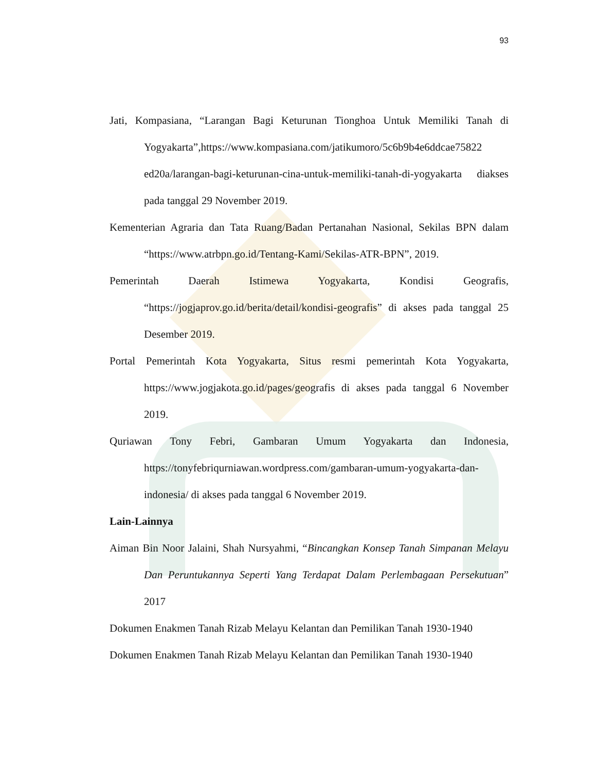93
Jati, Kompasiana, “Larangan Bagi Keturunan Tionghoa Untuk Memiliki Tanah di Yogyakarta”,https://www.kompasiana.com/jatikumoro/5c6b9b4e6ddcae75822 ed20a/larangan-bagi-keturunan-cina-untuk-memiliki-tanah-di-yogyakarta diakses pada tanggal 29 November 2019.
Kementerian Agraria dan Tata Ruang/Badan Pertanahan Nasional, Sekilas BPN dalam “https://www.atrbpn.go.id/Tentang-Kami/Sekilas-ATR-BPN”, 2019.
Pemerintah Daerah Istimewa Yogyakarta, Kondisi Geografis, “https://jogjaprov.go.id/berita/detail/kondisi-geografis” di akses pada tanggal 25 Desember 2019.
Portal Pemerintah Kota Yogyakarta, Situs resmi pemerintah Kota Yogyakarta, https://www.jogjakota.go.id/pages/geografis di akses pada tanggal 6 November 2019.
Quriawan Tony Febri, Gambaran Umum Yogyakarta dan Indonesia, https://tonyfebriqurniawan.wordpress.com/gambaran-umum-yogyakarta-dan-indonesia/ di akses pada tanggal 6 November 2019.
Lain-Lainnya
Aiman Bin Noor Jalaini, Shah Nursyahmi, “Bincangkan Konsep Tanah Simpanan Melayu Dan Peruntukannya Seperti Yang Terdapat Dalam Perlembagaan Persekutuan” 2017
Dokumen Enakmen Tanah Rizab Melayu Kelantan dan Pemilikan Tanah 1930-1940
Dokumen Enakmen Tanah Rizab Melayu Kelantan dan Pemilikan Tanah 1930-1940